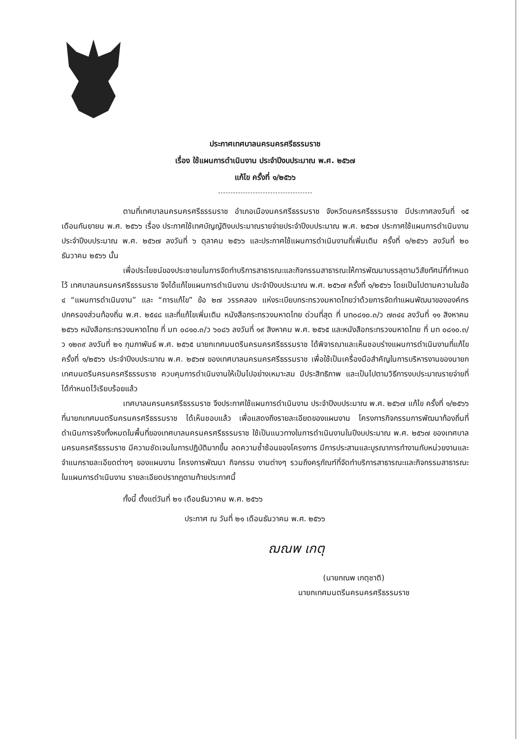ประกาศเทศบาลนครนครศรีธรรมราช
เรื่อง ใช้แผนการดำเนินงาน ประจำปีงบประมาณ พ.ศ. ๒๕๖๗
แก้ไข ครั้งที่ ๑/๒๕๖๖
ตามที่เทศบาลนครนครศรีธรรมราช อำเภอเมืองนครศรีธรรมราช จังหวัดนครศรีธรรมราช มีประกาศลงวันที่ ๑๕ เดือนกันยายน พ.ศ. ๒๕๖๖ เรื่อง ประกาศใช้เทศบัญญัติงบประมาณรายจ่ายประจำปีงบประมาณ พ.ศ. ๒๕๖๗ ประกาศใช้แผนการดำเนินงาน ประจำปีงบประมาณ พ.ศ. ๒๕๖๗ ลงวันที่ ๖ ตุลาคม ๒๕๖๖ และประกาศใช้แผนการดำเนินงานที่เพิ่มเติม ครั้งที่ ๑/๒๕๖๖ ลงวันที่ ๒๐ ธันวาคม ๒๕๖๖ นั้น
เพื่อประโยชน์ของประชาชนในการจัดทำบริการสาธารณะและกิจกรรมสาธารณะให้การพัฒนาบรรลุตามวิสัยทัศน์ที่กำหนดไว้ เทศบาลนครนครศรีธรรมราช จึงได้แก้ไขแผนการดำเนินงาน ประจำปีงบประมาณ พ.ศ. ๒๕๖๗ ครั้งที่ ๑/๒๕๖๖ โดยเป็นไปตามความในข้อ ๔ “แผนการดำเนินงาน” และ “การแก้ไข” ข้อ ๒๗ วรรคสอง แห่งระเบียบกระทรวงมหาดไทยว่าด้วยการจัดทำแผนพัฒนาขององค์กรปกครองส่วนท้องถิ่น พ.ศ. ๒๕๔๘ และที่แก้ไขเพิ่มเติม หนังสือกระทรวงมหาดไทย ด่วนที่สุด ที่ มท๐๘๑๐.๓/ว ๗๓๔๔ ลงวันที่ ๑๑ สิงหาคม ๒๕๖๖ หนังสือกระทรวงมหาดไทย ที่ มท ๐๘๑๐.๓/ว ๖๐๘๖ ลงวันที่ ๑๙ สิงหาคม พ.ศ. ๒๕๖๕ และหนังสือกระทรวงมหาดไทย ที่ มท ๐๘๑๐.๓/ว ๑๒๓๙ ลงวันที่ ๒๑ กุมภาพันธ์ พ.ศ. ๒๕๖๕ นายกเทศมนตรีนครนครศรีธรรมราช ได้พิจารณาและเห็นชอบร่างแผนการดำเนินงานที่แก้ไข ครั้งที่ ๑/๒๕๖๖ ประจำปีงบประมาณ พ.ศ. ๒๕๖๗ ของเทศบาลนครนครศรีธรรมราช เพื่อใช้เป็นเครื่องมือสำคัญในการบริหารงานของนายกเทศมนตรีนครนครศรีธรรมราช ควบคุมการดำเนินงานให้เป็นไปอย่างเหมาะสม มีประสิทธิภาพ และเป็นไปตามวิธีการงบประมาณรายจ่ายที่ได้กำหนดไว้เรียบร้อยแล้ว
เทศบาลนครนครศรีธรรมราช จึงประกาศใช้แผนการดำเนินงาน ประจำปีงบประมาณ พ.ศ. ๒๕๖๗ แก้ไข ครั้งที่ ๑/๒๕๖๖ ที่นายกเทศมนตรีนครนครศรีธรรมราช ได้เห็นชอบแล้ว เพื่อแสดงถึงรายละเอียดของแผนงาน โครงการกิจกรรมการพัฒนาท้องถิ่นที่ดำเนินการจริงทั้งหมดในพื้นที่ของเทศบาลนครนครศรีธรรมราช ใช้เป็นแนวทางในการดำเนินงานในปีงบประมาณ พ.ศ. ๒๕๖๗ ของเทศบาลนครนครศรีธรรมราช มีความชัดเจนในการปฏิบัติมากขึ้น ลดความซ้ำซ้อนของโครงการ มีการประสานและบูรณาการทำงานกับหน่วยงานและจำแนกรายละเอียดต่างๆ ของแผนงาน โครงการพัฒนา กิจกรรม งานต่างๆ รวมถึงครุภัณฑ์ที่จัดทำบริการสาธารณะและกิจกรรมสาธารณะในแผนการดำเนินงาน รายละเอียดปรากฏตามท้ายประกาศนี้
ทั้งนี้ ตั้งแต่วันที่ ๒๑ เดือนธันวาคม พ.ศ. ๒๕๖๖
ประกาศ ณ วันที่ ๒๑ เดือนธันวาคม พ.ศ. ๒๕๖๖
ฌณพ เกตุ
(นายกณพ เกตุชาติ)
นายกเทศมนตรีนครนครศรีธรรมราช